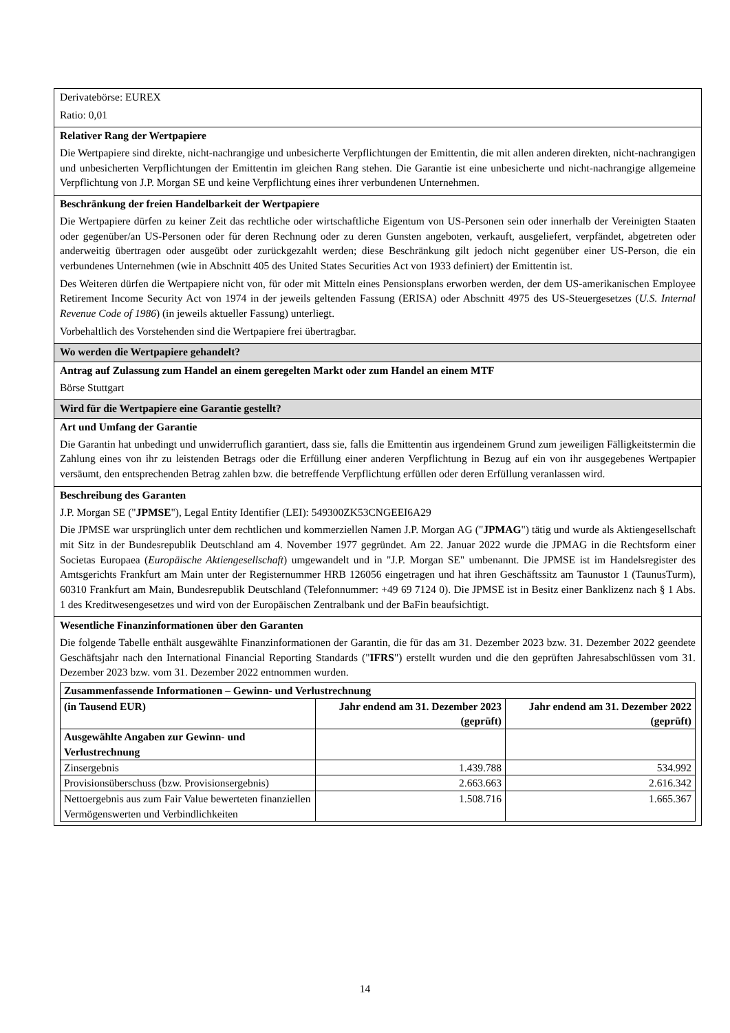Derivatebörse: EUREX
Ratio: 0,01
Relativer Rang der Wertpapiere
Die Wertpapiere sind direkte, nicht-nachrangige und unbesicherte Verpflichtungen der Emittentin, die mit allen anderen direkten, nicht-nachrangigen und unbesicherten Verpflichtungen der Emittentin im gleichen Rang stehen. Die Garantie ist eine unbesicherte und nicht-nachrangige allgemeine Verpflichtung von J.P. Morgan SE und keine Verpflichtung eines ihrer verbundenen Unternehmen.
Beschränkung der freien Handelbarkeit der Wertpapiere
Die Wertpapiere dürfen zu keiner Zeit das rechtliche oder wirtschaftliche Eigentum von US-Personen sein oder innerhalb der Vereinigten Staaten oder gegenüber/an US-Personen oder für deren Rechnung oder zu deren Gunsten angeboten, verkauft, ausgeliefert, verpfändet, abgetreten oder anderweitig übertragen oder ausgeübt oder zurückgezahlt werden; diese Beschränkung gilt jedoch nicht gegenüber einer US-Person, die ein verbundenes Unternehmen (wie in Abschnitt 405 des United States Securities Act von 1933 definiert) der Emittentin ist.
Des Weiteren dürfen die Wertpapiere nicht von, für oder mit Mitteln eines Pensionsplans erworben werden, der dem US-amerikanischen Employee Retirement Income Security Act von 1974 in der jeweils geltenden Fassung (ERISA) oder Abschnitt 4975 des US-Steuergesetzes (U.S. Internal Revenue Code of 1986) (in jeweils aktueller Fassung) unterliegt.
Vorbehaltlich des Vorstehenden sind die Wertpapiere frei übertragbar.
Wo werden die Wertpapiere gehandelt?
Antrag auf Zulassung zum Handel an einem geregelten Markt oder zum Handel an einem MTF
Börse Stuttgart
Wird für die Wertpapiere eine Garantie gestellt?
Art und Umfang der Garantie
Die Garantin hat unbedingt und unwiderruflich garantiert, dass sie, falls die Emittentin aus irgendeinem Grund zum jeweiligen Fälligkeitstermin die Zahlung eines von ihr zu leistenden Betrags oder die Erfüllung einer anderen Verpflichtung in Bezug auf ein von ihr ausgegebenes Wertpapier versäumt, den entsprechenden Betrag zahlen bzw. die betreffende Verpflichtung erfüllen oder deren Erfüllung veranlassen wird.
Beschreibung des Garanten
J.P. Morgan SE ("JPMSE"), Legal Entity Identifier (LEI): 549300ZK53CNGEEI6A29
Die JPMSE war ursprünglich unter dem rechtlichen und kommerziellen Namen J.P. Morgan AG ("JPMAG") tätig und wurde als Aktiengesellschaft mit Sitz in der Bundesrepublik Deutschland am 4. November 1977 gegründet. Am 22. Januar 2022 wurde die JPMAG in die Rechtsform einer Societas Europaea (Europäische Aktiengesellschaft) umgewandelt und in "J.P. Morgan SE" umbenannt. Die JPMSE ist im Handelsregister des Amtsgerichts Frankfurt am Main unter der Registernummer HRB 126056 eingetragen und hat ihren Geschäftssitz am Taunustor 1 (TaunusTurm), 60310 Frankfurt am Main, Bundesrepublik Deutschland (Telefonnummer: +49 69 7124 0). Die JPMSE ist in Besitz einer Banklizenz nach § 1 Abs. 1 des Kreditwesengesetzes und wird von der Europäischen Zentralbank und der BaFin beaufsichtigt.
Wesentliche Finanzinformationen über den Garanten
Die folgende Tabelle enthält ausgewählte Finanzinformationen der Garantin, die für das am 31. Dezember 2023 bzw. 31. Dezember 2022 geendete Geschäftsjahr nach den International Financial Reporting Standards ("IFRS") erstellt wurden und die den geprüften Jahresabschlüssen vom 31. Dezember 2023 bzw. vom 31. Dezember 2022 entnommen wurden.
| Zusammenfassende Informationen – Gewinn- und Verlustrechnung | | |
| --- | --- | --- |
| (in Tausend EUR) | Jahr endend am 31. Dezember 2023 (geprüft) | Jahr endend am 31. Dezember 2022 (geprüft) |
| Ausgewählte Angaben zur Gewinn- und Verlustrechnung | | |
| Zinsergebnis | 1.439.788 | 534.992 |
| Provisionsüberschuss (bzw. Provisionsergebnis) | 2.663.663 | 2.616.342 |
| Nettoergebnis aus zum Fair Value bewerteten finanziellen Vermögenswerten und Verbindlichkeiten | 1.508.716 | 1.665.367 |
14